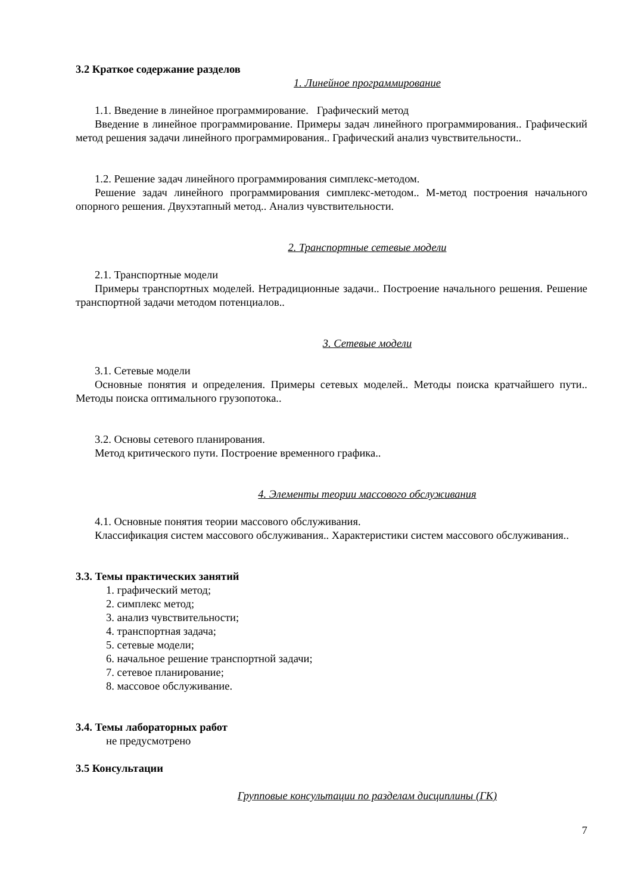3.2 Краткое содержание разделов
1. Линейное программирование
1.1. Введение в линейное программирование. Графический метод
Введение в линейное программирование. Примеры задач линейного программирования.. Графический метод решения задачи линейного программирования.. Графический анализ чувствительности..
1.2. Решение задач линейного программирования симплекс-методом.
Решение задач линейного программирования симплекс-методом.. М-метод построения начального опорного решения. Двухэтапный метод.. Анализ чувствительности.
2. Транспортные сетевые модели
2.1. Транспортные модели
Примеры транспортных моделей. Нетрадиционные задачи.. Построение начального решения. Решение транспортной задачи методом потенциалов..
3. Сетевые модели
3.1. Сетевые модели
Основные понятия и определения. Примеры сетевых моделей.. Методы поиска кратчайшего пути.. Методы поиска оптимального грузопотока..
3.2. Основы сетевого планирования.
Метод критического пути. Построение временного графика..
4. Элементы теории массового обслуживания
4.1. Основные понятия теории массового обслуживания.
Классификация систем массового обслуживания.. Характеристики систем массового обслуживания..
3.3. Темы практических занятий
1. графический метод;
2. симплекс метод;
3. анализ чувствительности;
4. транспортная задача;
5. сетевые модели;
6. начальное решение транспортной задачи;
7. сетевое планирование;
8. массовое обслуживание.
3.4. Темы лабораторных работ
не предусмотрено
3.5 Консультации
Групповые консультации по разделам дисциплины (ГК)
7